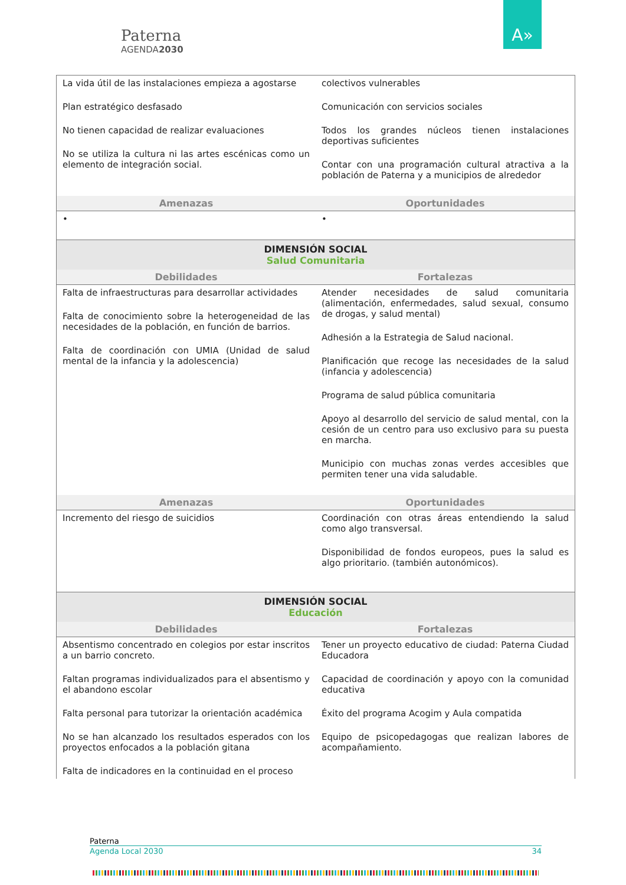Paterna
AGENDA2030
A»
| La vida útil de las instalaciones empieza a agostarse Plan estratégico desfasado No tienen capacidad de realizar evaluaciones No se utiliza la cultura ni las artes escénicas como un elemento de integración social. | colectivos vulnerables Comunicación con servicios sociales Todos los grandes núcleos tienen instalaciones deportivas suficientes Contar con una programación cultural atractiva a la población de Paterna y a municipios de alrededor |
| Amenazas | Oportunidades |
| • | • |
| DIMENSIÓN SOCIAL Salud Comunitaria | |
| Debilidades | Fortalezas |
| Falta de infraestructuras para desarrollar actividades Falta de conocimiento sobre la heterogeneidad de las necesidades de la población, en función de barrios. Falta de coordinación con UMIA (Unidad de salud mental de la infancia y la adolescencia) | Atender necesidades de salud comunitaria (alimentación, enfermedades, salud sexual, consumo de drogas, y salud mental) Adhesión a la Estrategia de Salud nacional. Planificación que recoge las necesidades de la salud (infancia y adolescencia) Programa de salud pública comunitaria Apoyo al desarrollo del servicio de salud mental, con la cesión de un centro para uso exclusivo para su puesta en marcha. Municipio con muchas zonas verdes accesibles que permiten tener una vida saludable. |
| Amenazas | Oportunidades |
| Incremento del riesgo de suicidios | Coordinación con otras áreas entendiendo la salud como algo transversal. Disponibilidad de fondos europeos, pues la salud es algo prioritario. (también autonómicos). |
| DIMENSIÓN SOCIAL Educación | |
| Debilidades | Fortalezas |
| Absentismo concentrado en colegios por estar inscritos a un barrio concreto. Faltan programas individualizados para el absentismo y el abandono escolar Falta personal para tutorizar la orientación académica No se han alcanzado los resultados esperados con los proyectos enfocados a la población gitana Falta de indicadores en la continuidad en el proceso | Tener un proyecto educativo de ciudad: Paterna Ciudad Educadora Capacidad de coordinación y apoyo con la comunidad educativa Éxito del programa Acogim y Aula compatida Equipo de psicopedagogas que realizan labores de acompañamiento. |
Paterna
Agenda Local 2030 34